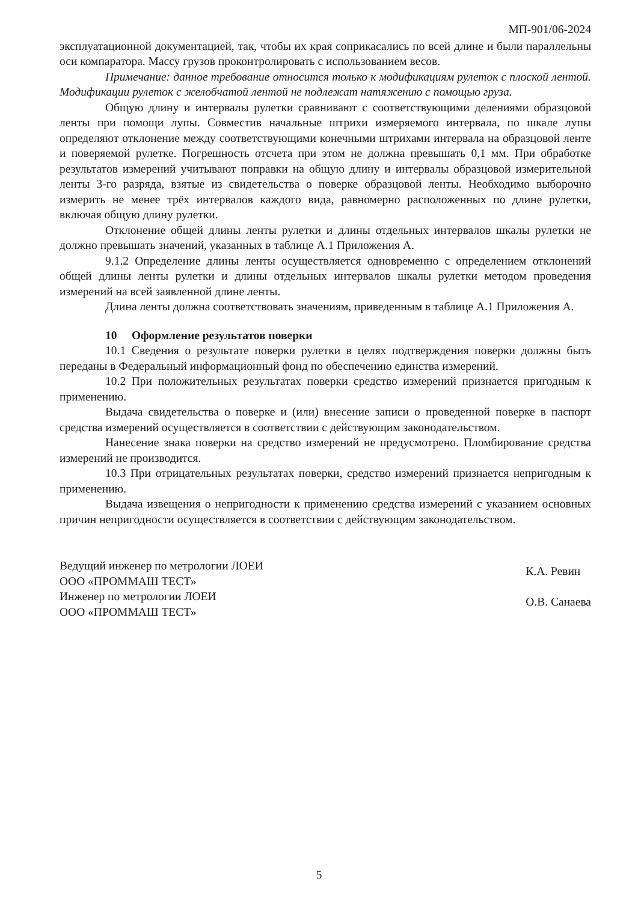МП-901/06-2024
эксплуатационной документацией, так, чтобы их края соприкасались по всей длине и были параллельны оси компаратора. Массу грузов проконтролировать с использованием весов.
Примечание: данное требование относится только к модификациям рулеток с плоской лентой. Модификации рулеток с желобчатой лентой не подлежат натяжению с помощью груза.
Общую длину и интервалы рулетки сравнивают с соответствующими делениями образцовой ленты при помощи лупы. Совместив начальные штрихи измеряемого интервала, по шкале лупы определяют отклонение между соответствующими конечными штрихами интервала на образцовой ленте и поверяемой рулетке. Погрешность отсчета при этом не должна превышать 0,1 мм. При обработке результатов измерений учитывают поправки на общую длину и интервалы образцовой измерительной ленты 3-го разряда, взятые из свидетельства о поверке образцовой ленты. Необходимо выборочно измерить не менее трёх интервалов каждого вида, равномерно расположенных по длине рулетки, включая общую длину рулетки.
Отклонение общей длины ленты рулетки и длины отдельных интервалов шкалы рулетки не должно превышать значений, указанных в таблице А.1 Приложения А.
9.1.2 Определение длины ленты осуществляется одновременно с определением отклонений общей длины ленты рулетки и длины отдельных интервалов шкалы рулетки методом проведения измерений на всей заявленной длине ленты.
Длина ленты должна соответствовать значениям, приведенным в таблице А.1 Приложения А.
10 Оформление результатов поверки
10.1 Сведения о результате поверки рулетки в целях подтверждения поверки должны быть переданы в Федеральный информационный фонд по обеспечению единства измерений.
10.2 При положительных результатах поверки средство измерений признается пригодным к применению.
Выдача свидетельства о поверке и (или) внесение записи о проведенной поверке в паспорт средства измерений осуществляется в соответствии с действующим законодательством.
Нанесение знака поверки на средство измерений не предусмотрено. Пломбирование средства измерений не производится.
10.3 При отрицательных результатах поверки, средство измерений признается непригодным к применению.
Выдача извещения о непригодности к применению средства измерений с указанием основных причин непригодности осуществляется в соответствии с действующим законодательством.
Ведущий инженер по метрологии ЛОЕИ
ООО «ПРОММАШ ТЕСТ»
Инженер по метрологии ЛОЕИ
ООО «ПРОММАШ ТЕСТ»
К.А. Ревин
О.В. Санаева
5